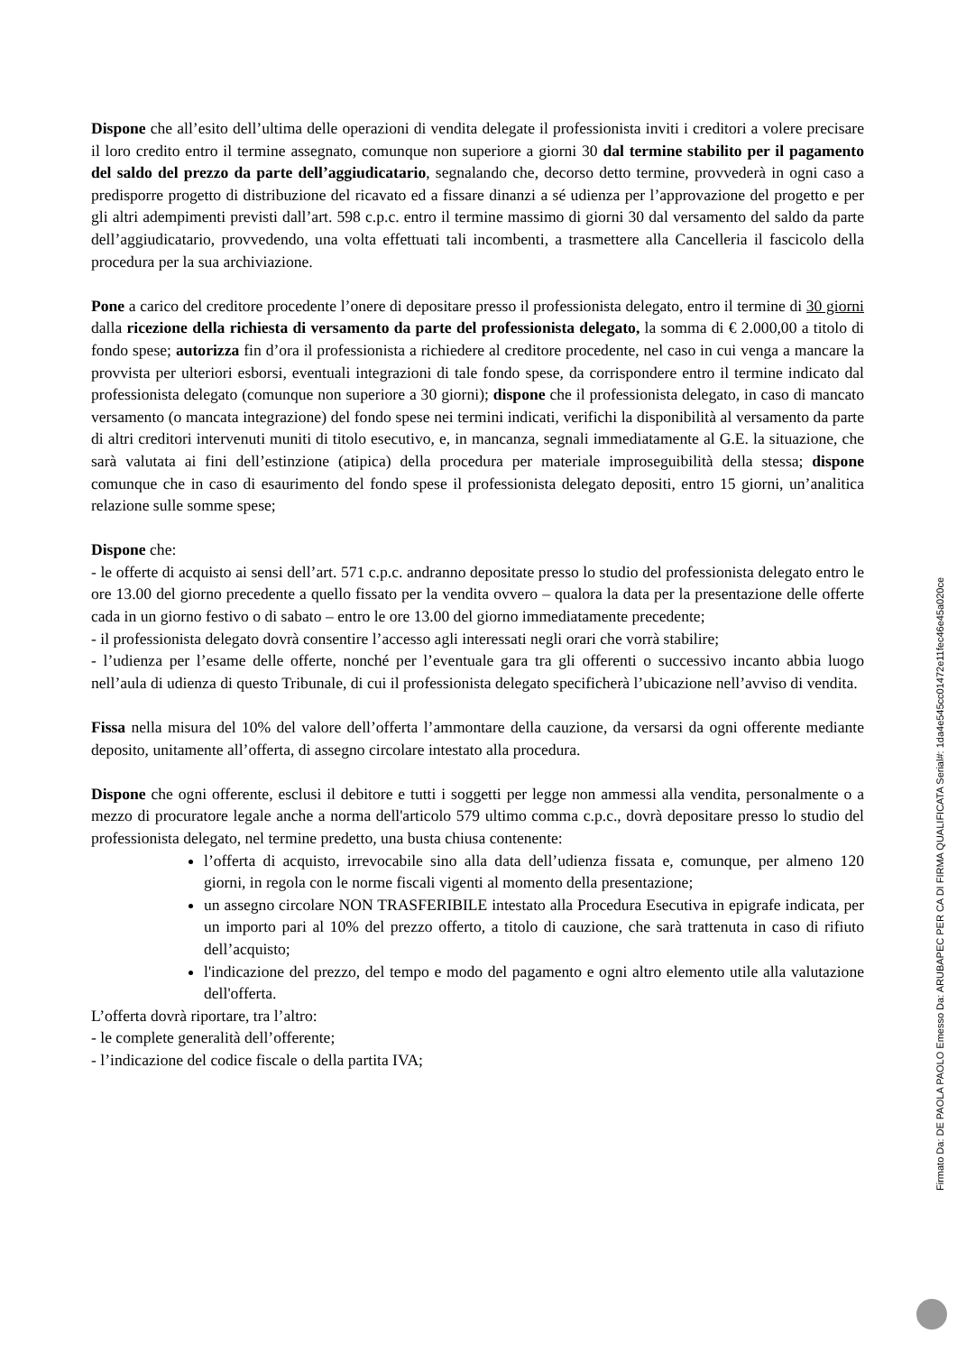Dispone che all’esito dell’ultima delle operazioni di vendita delegate il professionista inviti i creditori a volere precisare il loro credito entro il termine assegnato, comunque non superiore a giorni 30 dal termine stabilito per il pagamento del saldo del prezzo da parte dell’aggiudicatario, segnalando che, decorso detto termine, provvederà in ogni caso a predisporre progetto di distribuzione del ricavato ed a fissare dinanzi a sé udienza per l’approvazione del progetto e per gli altri adempimenti previsti dall’art. 598 c.p.c. entro il termine massimo di giorni 30 dal versamento del saldo da parte dell’aggiudicatario, provvedendo, una volta effettuati tali incombenti, a trasmettere alla Cancelleria il fascicolo della procedura per la sua archiviazione.
Pone a carico del creditore procedente l’onere di depositare presso il professionista delegato, entro il termine di 30 giorni dalla ricezione della richiesta di versamento da parte del professionista delegato, la somma di € 2.000,00 a titolo di fondo spese; autorizza fin d’ora il professionista a richiedere al creditore procedente, nel caso in cui venga a mancare la provvista per ulteriori esborsi, eventuali integrazioni di tale fondo spese, da corrispondere entro il termine indicato dal professionista delegato (comunque non superiore a 30 giorni); dispone che il professionista delegato, in caso di mancato versamento (o mancata integrazione) del fondo spese nei termini indicati, verifichi la disponibilità al versamento da parte di altri creditori intervenuti muniti di titolo esecutivo, e, in mancanza, segnali immediatamente al G.E. la situazione, che sarà valutata ai fini dell’estinzione (atipica) della procedura per materiale improseguibilità della stessa; dispone comunque che in caso di esaurimento del fondo spese il professionista delegato depositi, entro 15 giorni, un’analitica relazione sulle somme spese;
Dispone che:
- le offerte di acquisto ai sensi dell’art. 571 c.p.c. andranno depositate presso lo studio del professionista delegato entro le ore 13.00 del giorno precedente a quello fissato per la vendita ovvero – qualora la data per la presentazione delle offerte cada in un giorno festivo o di sabato – entro le ore 13.00 del giorno immediatamente precedente;
- il professionista delegato dovrà consentire l’accesso agli interessati negli orari che vorrà stabilire;
- l’udienza per l’esame delle offerte, nonché per l’eventuale gara tra gli offerenti o successivo incanto abbia luogo nell’aula di udienza di questo Tribunale, di cui il professionista delegato specificherà l’ubicazione nell’avviso di vendita.
Fissa nella misura del 10% del valore dell’offerta l’ammontare della cauzione, da versarsi da ogni offerente mediante deposito, unitamente all’offerta, di assegno circolare intestato alla procedura.
Dispone che ogni offerente, esclusi il debitore e tutti i soggetti per legge non ammessi alla vendita, personalmente o a mezzo di procuratore legale anche a norma dell'articolo 579 ultimo comma c.p.c., dovrà depositare presso lo studio del professionista delegato, nel termine predetto, una busta chiusa contenente:
l’offerta di acquisto, irrevocabile sino alla data dell’udienza fissata e, comunque, per almeno 120 giorni, in regola con le norme fiscali vigenti al momento della presentazione;
un assegno circolare NON TRASFERIBILE intestato alla Procedura Esecutiva in epigrafe indicata, per un importo pari al 10% del prezzo offerto, a titolo di cauzione, che sarà trattenuta in caso di rifiuto dell’acquisto;
l'indicazione del prezzo, del tempo e modo del pagamento e ogni altro elemento utile alla valutazione dell'offerta.
L’offerta dovrà riportare, tra l’altro:
- le complete generalità dell’offerente;
- l’indicazione del codice fiscale o della partita IVA;
Firmato Da: DE PAOLA PAOLO Emesso Da: ARUBAPEC PER CA DI FIRMA QUALIFICATA Serial#: 1da4e545cc01472e11fec46e45a020ce